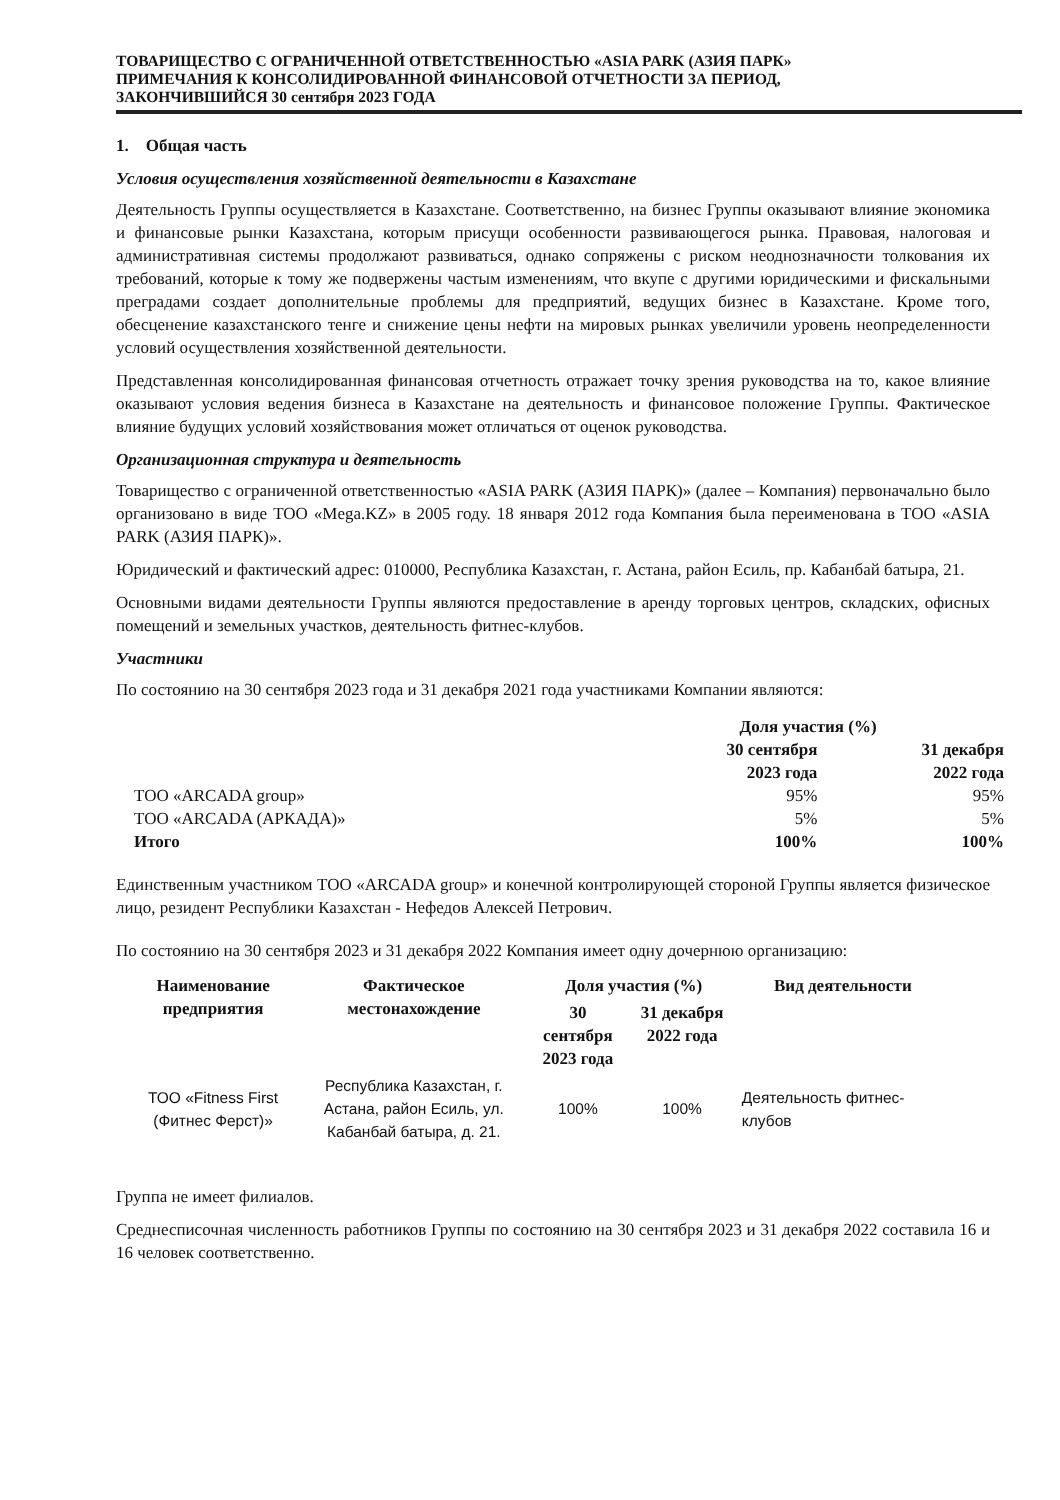ТОВАРИЩЕСТВО С ОГРАНИЧЕННОЙ ОТВЕТСТВЕННОСТЬЮ «ASIA PARK (АЗИЯ ПАРК»
ПРИМЕЧАНИЯ К КОНСОЛИДИРОВАННОЙ ФИНАНСОВОЙ ОТЧЕТНОСТИ ЗА ПЕРИОД,
ЗАКОНЧИВШИЙСЯ 30 сентября 2023 ГОДА
1. Общая часть
Условия осуществления хозяйственной деятельности в Казахстане
Деятельность Группы осуществляется в Казахстане. Соответственно, на бизнес Группы оказывают влияние экономика и финансовые рынки Казахстана, которым присущи особенности развивающегося рынка. Правовая, налоговая и административная системы продолжают развиваться, однако сопряжены с риском неоднозначности толкования их требований, которые к тому же подвержены частым изменениям, что вкупе с другими юридическими и фискальными преградами создает дополнительные проблемы для предприятий, ведущих бизнес в Казахстане. Кроме того, обесценение казахстанского тенге и снижение цены нефти на мировых рынках увеличили уровень неопределенности условий осуществления хозяйственной деятельности.
Представленная консолидированная финансовая отчетность отражает точку зрения руководства на то, какое влияние оказывают условия ведения бизнеса в Казахстане на деятельность и финансовое положение Группы. Фактическое влияние будущих условий хозяйствования может отличаться от оценок руководства.
Организационная структура и деятельность
Товарищество с ограниченной ответственностью «ASIA PARK (АЗИЯ ПАРК)» (далее – Компания) первоначально было организовано в виде ТОО «Mega.KZ» в 2005 году. 18 января 2012 года Компания была переименована в ТОО «ASIA PARK (АЗИЯ ПАРК)».
Юридический и фактический адрес: 010000, Республика Казахстан, г. Астана, район Есиль, пр. Кабанбай батыра, 21.
Основными видами деятельности Группы являются предоставление в аренду торговых центров, складских, офисных помещений и земельных участков, деятельность фитнес-клубов.
Участники
По состоянию на 30 сентября 2023 года и 31 декабря 2021 года участниками Компании являются:
| | Доля участия (%) | |
| --- | --- | --- |
| | 30 сентября 2023 года | 31 декабря 2022 года |
| ТОО «ARCADA group» | 95% | 95% |
| ТОО «ARCADA (АРКАДА)» | 5% | 5% |
| Итого | 100% | 100% |
Единственным участником ТОО «ARCADA group» и конечной контролирующей стороной Группы является физическое лицо, резидент Республики Казахстан - Нефедов Алексей Петрович.
По состоянию на 30 сентября 2023 и 31 декабря 2022 Компания имеет одну дочернюю организацию:
| Наименование предприятия | Фактическое местонахождение | Доля участия (%) | | Вид деятельности |
| --- | --- | --- | --- | --- |
| | | 30 сентября 2023 года | 31 декабря 2022 года | |
| ТОО «Fitness First (Фитнес Ферст)» | Республика Казахстан, г. Астана, район Есиль, ул. Кабанбай батыра, д. 21. | 100% | 100% | Деятельность фитнес- клубов |
Группа не имеет филиалов.
Среднесписочная численность работников Группы по состоянию на 30 сентября 2023 и 31 декабря 2022 составила 16 и 16 человек соответственно.